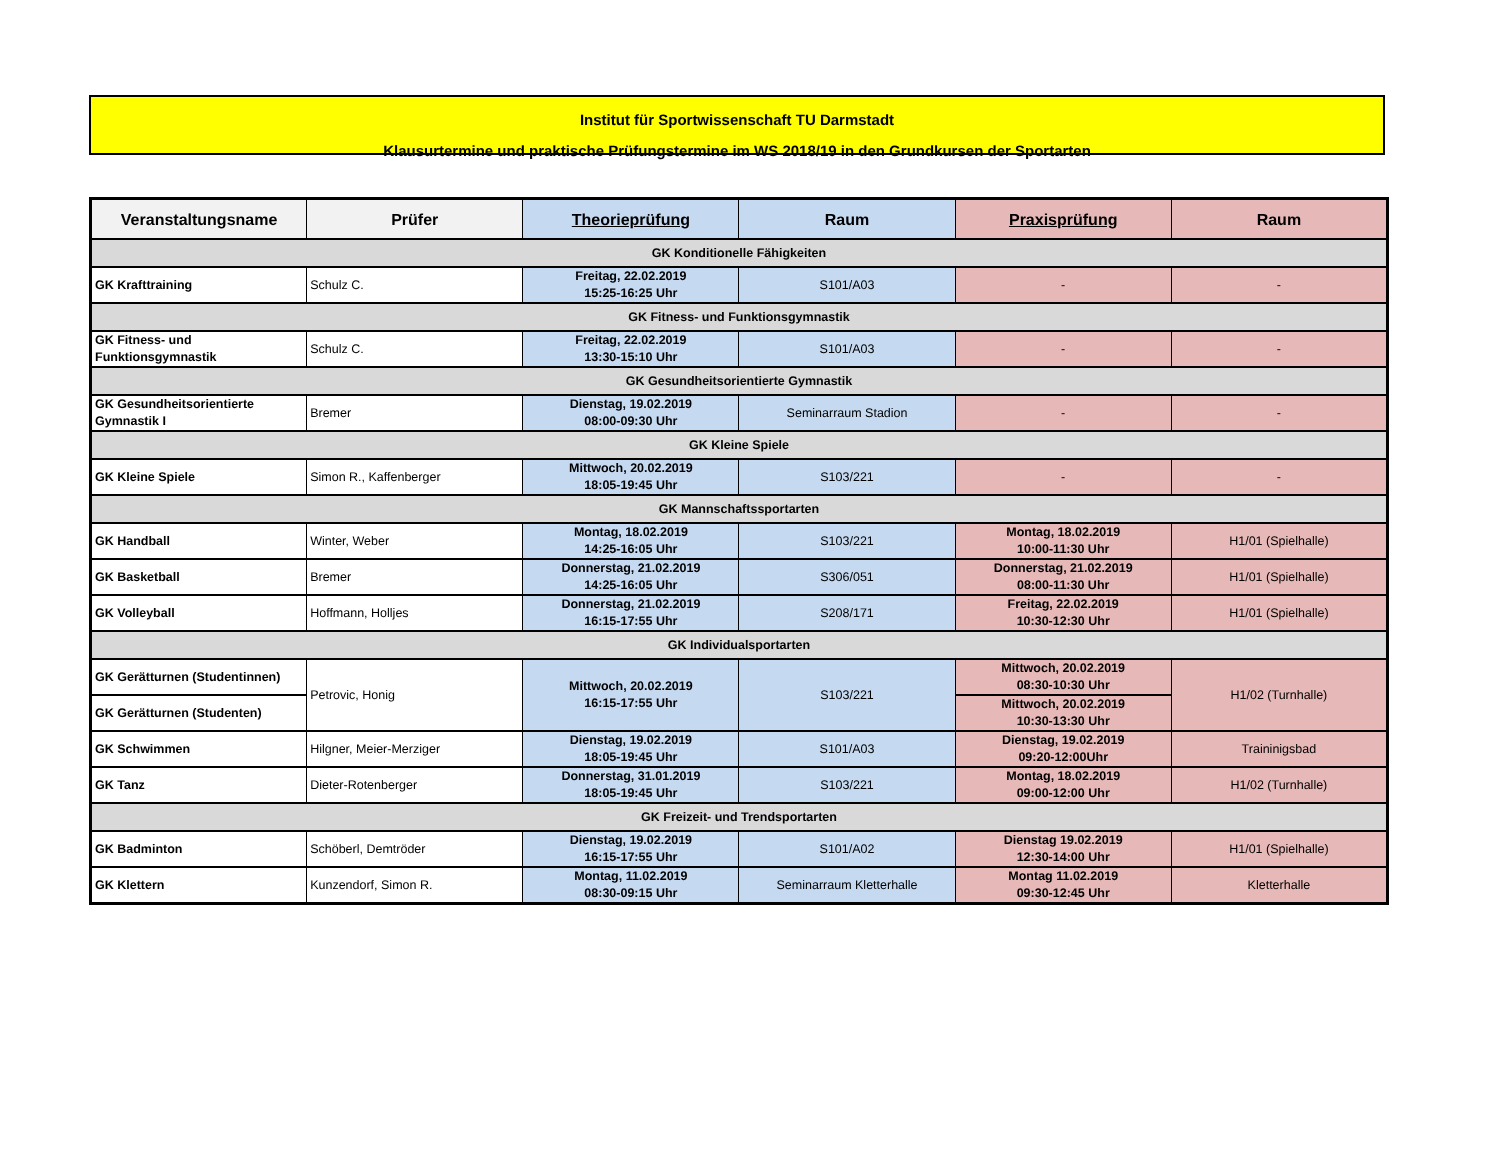Institut für Sportwissenschaft TU Darmstadt
Klausurtermine und praktische Prüfungstermine im WS 2018/19 in den Grundkursen der Sportarten
| Veranstaltungsname | Prüfer | Theorieprüfung | Raum | Praxisprüfung | Raum |
| --- | --- | --- | --- | --- | --- |
| GK Konditionelle Fähigkeiten | | | | | |
| GK Krafttraining | Schulz C. | Freitag, 22.02.2019 15:25-16:25 Uhr | S101/A03 | - | - |
| GK Fitness- und Funktionsgymnastik | | | | | |
| GK Fitness- und Funktionsgymnastik | Schulz C. | Freitag, 22.02.2019 13:30-15:10 Uhr | S101/A03 | - | - |
| GK Gesundheitsorientierte Gymnastik | | | | | |
| GK Gesundheitsorientierte Gymnastik I | Bremer | Dienstag, 19.02.2019 08:00-09:30 Uhr | Seminarraum Stadion | - | - |
| GK Kleine Spiele | | | | | |
| GK Kleine Spiele | Simon R., Kaffenberger | Mittwoch, 20.02.2019 18:05-19:45 Uhr | S103/221 | - | - |
| GK Mannschaftssportarten | | | | | |
| GK Handball | Winter, Weber | Montag, 18.02.2019 14:25-16:05 Uhr | S103/221 | Montag, 18.02.2019 10:00-11:30 Uhr | H1/01 (Spielhalle) |
| GK Basketball | Bremer | Donnerstag, 21.02.2019 14:25-16:05 Uhr | S306/051 | Donnerstag, 21.02.2019 08:00-11:30 Uhr | H1/01 (Spielhalle) |
| GK Volleyball | Hoffmann, Holljes | Donnerstag, 21.02.2019 16:15-17:55 Uhr | S208/171 | Freitag, 22.02.2019 10:30-12:30 Uhr | H1/01 (Spielhalle) |
| GK Individualsportarten | | | | | |
| GK Gerätturnen (Studentinnen) | Petrovic, Honig | Mittwoch, 20.02.2019 16:15-17:55 Uhr | S103/221 | Mittwoch, 20.02.2019 08:30-10:30 Uhr | H1/02 (Turnhalle) |
| GK Gerätturnen (Studenten) | | | | Mittwoch, 20.02.2019 10:30-13:30 Uhr | |
| GK Schwimmen | Hilgner, Meier-Merziger | Dienstag, 19.02.2019 18:05-19:45 Uhr | S101/A03 | Dienstag, 19.02.2019 09:20-12:00Uhr | Traininigsbad |
| GK Tanz | Dieter-Rotenberger | Donnerstag, 31.01.2019 18:05-19:45 Uhr | S103/221 | Montag, 18.02.2019 09:00-12:00 Uhr | H1/02 (Turnhalle) |
| GK Freizeit- und Trendsportarten | | | | | |
| GK Badminton | Schöberl, Demtröder | Dienstag, 19.02.2019 16:15-17:55 Uhr | S101/A02 | Dienstag 19.02.2019 12:30-14:00 Uhr | H1/01 (Spielhalle) |
| GK Klettern | Kunzendorf, Simon R. | Montag, 11.02.2019 08:30-09:15 Uhr | Seminarraum Kletterhalle | Montag 11.02.2019 09:30-12:45 Uhr | Kletterhalle |